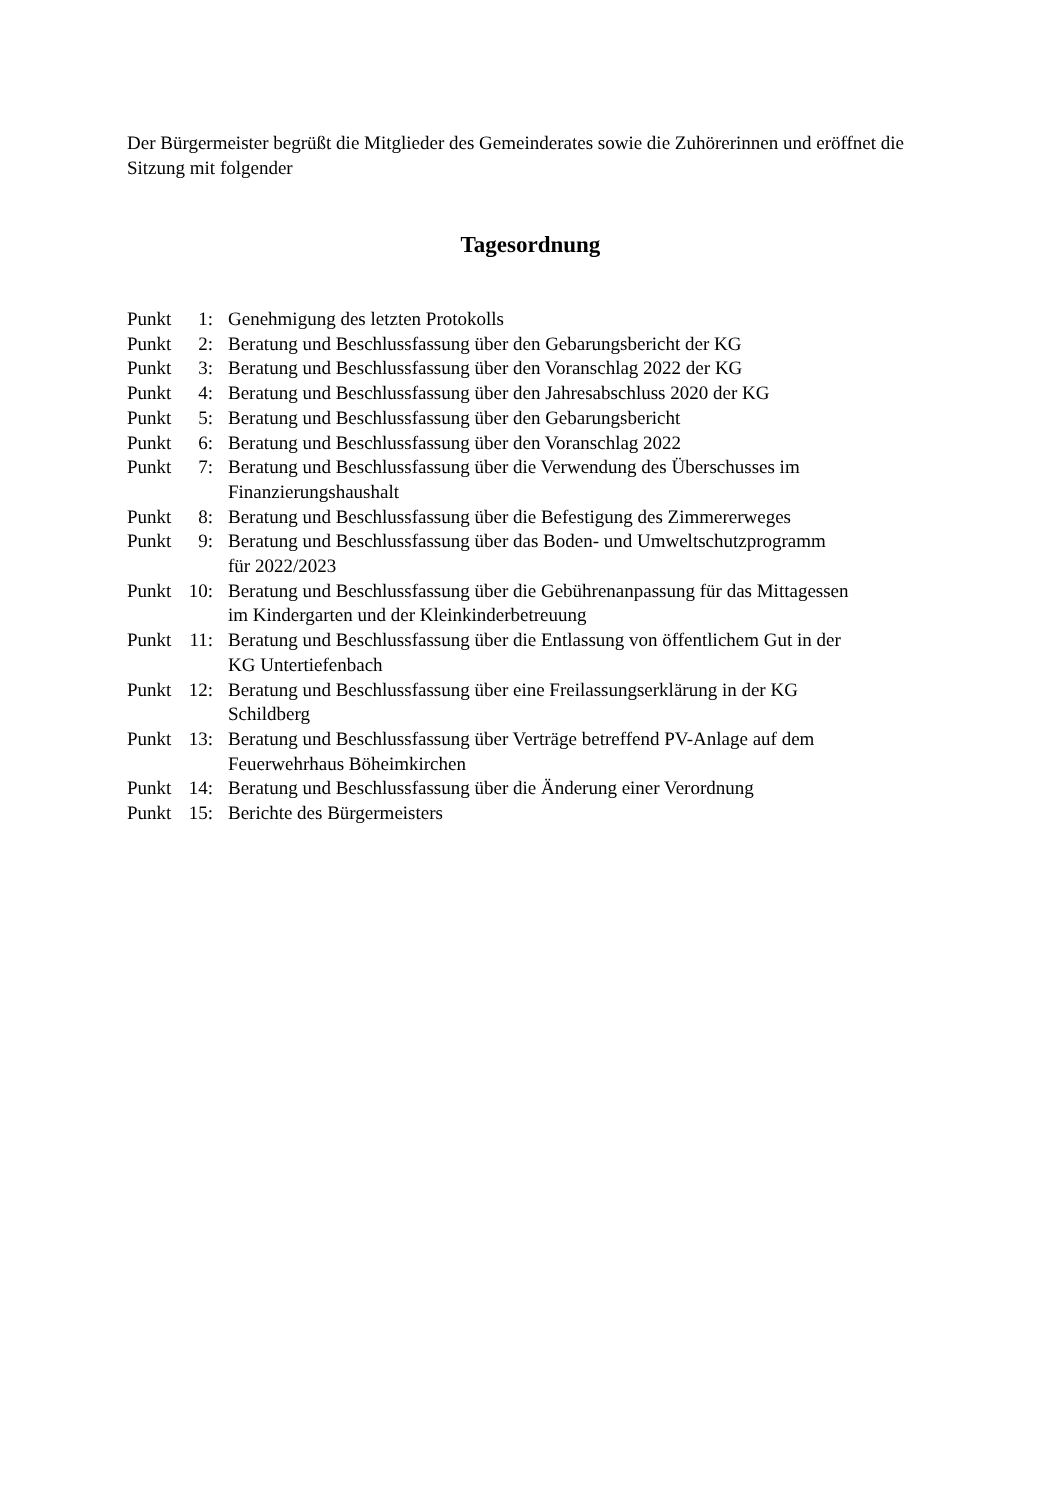Der Bürgermeister begrüßt die Mitglieder des Gemeinderates sowie die Zuhörerinnen und eröffnet die Sitzung mit folgender
Tagesordnung
| Punkt | 1: | Genehmigung des letzten Protokolls |
| Punkt | 2: | Beratung und Beschlussfassung über den Gebarungsbericht der KG |
| Punkt | 3: | Beratung und Beschlussfassung über den Voranschlag 2022 der KG |
| Punkt | 4: | Beratung und Beschlussfassung über den Jahresabschluss 2020 der KG |
| Punkt | 5: | Beratung und Beschlussfassung über den Gebarungsbericht |
| Punkt | 6: | Beratung und Beschlussfassung über den Voranschlag 2022 |
| Punkt | 7: | Beratung und Beschlussfassung über die Verwendung des Überschusses im Finanzierungshaushalt |
| Punkt | 8: | Beratung und Beschlussfassung über die Befestigung des Zimmererweges |
| Punkt | 9: | Beratung und Beschlussfassung über das Boden- und Umweltschutzprogramm für 2022/2023 |
| Punkt | 10: | Beratung und Beschlussfassung über die Gebührenanpassung für das Mittagessen im Kindergarten und der Kleinkinderbetreuung |
| Punkt | 11: | Beratung und Beschlussfassung über die Entlassung von öffentlichem Gut in der KG Untertiefenbach |
| Punkt | 12: | Beratung und Beschlussfassung über eine Freilassungserklärung in der KG Schildberg |
| Punkt | 13: | Beratung und Beschlussfassung über Verträge betreffend PV-Anlage auf dem Feuerwehrhaus Böheimkirchen |
| Punkt | 14: | Beratung und Beschlussfassung über die Änderung einer Verordnung |
| Punkt | 15: | Berichte des Bürgermeisters |